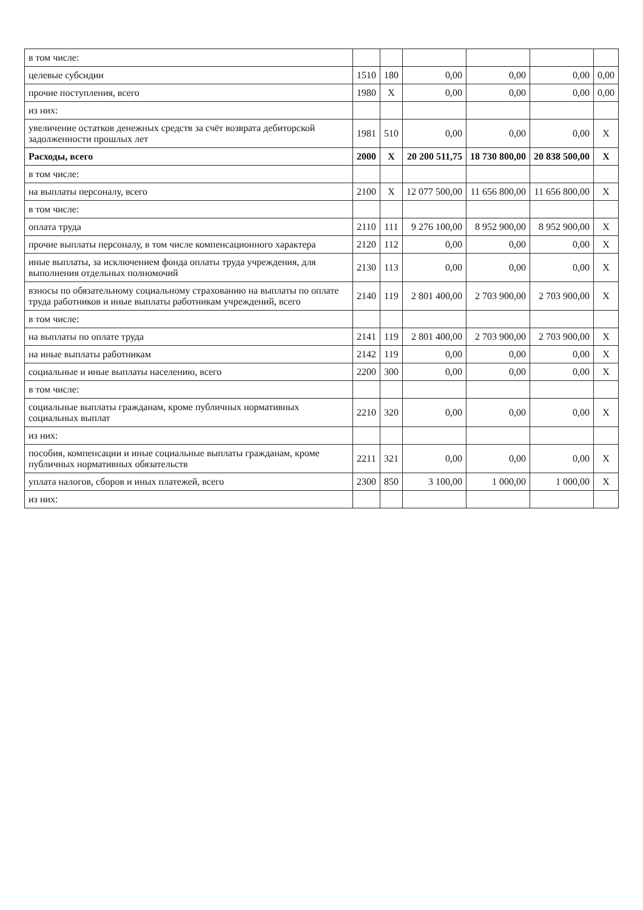| в том числе: | | | | | | |
| целевые субсидии | 1510 | 180 | 0,00 | 0,00 | 0,00 | 0,00 |
| прочие поступления, всего | 1980 | Х | 0,00 | 0,00 | 0,00 | 0,00 |
| из них: | | | | | | |
| увеличение остатков денежных средств за счёт возврата дебиторской задолженности прошлых лет | 1981 | 510 | 0,00 | 0,00 | 0,00 | Х |
| Расходы, всего | 2000 | Х | 20 200 511,75 | 18 730 800,00 | 20 838 500,00 | Х |
| в том числе: | | | | | | |
| на выплаты персоналу, всего | 2100 | Х | 12 077 500,00 | 11 656 800,00 | 11 656 800,00 | Х |
| в том числе: | | | | | | |
| оплата труда | 2110 | 111 | 9 276 100,00 | 8 952 900,00 | 8 952 900,00 | Х |
| прочие выплаты персоналу, в том числе компенсационного характера | 2120 | 112 | 0,00 | 0,00 | 0,00 | Х |
| иные выплаты, за исключением фонда оплаты труда учреждения, для выполнения отдельных полномочий | 2130 | 113 | 0,00 | 0,00 | 0,00 | Х |
| взносы по обязательному социальному страхованию на выплаты по оплате труда работников и иные выплаты работникам учреждений, всего | 2140 | 119 | 2 801 400,00 | 2 703 900,00 | 2 703 900,00 | Х |
| в том числе: | | | | | | |
| на выплаты по оплате труда | 2141 | 119 | 2 801 400,00 | 2 703 900,00 | 2 703 900,00 | Х |
| на иные выплаты работникам | 2142 | 119 | 0,00 | 0,00 | 0,00 | Х |
| социальные и иные выплаты населению, всего | 2200 | 300 | 0,00 | 0,00 | 0,00 | Х |
| в том числе: | | | | | | |
| социальные выплаты гражданам, кроме публичных нормативных социальных выплат | 2210 | 320 | 0,00 | 0,00 | 0,00 | Х |
| из них: | | | | | | |
| пособия, компенсации и иные социальные выплаты гражданам, кроме публичных нормативных обязательств | 2211 | 321 | 0,00 | 0,00 | 0,00 | Х |
| уплата налогов, сборов и иных платежей, всего | 2300 | 850 | 3 100,00 | 1 000,00 | 1 000,00 | Х |
| из них: | | | | | | |